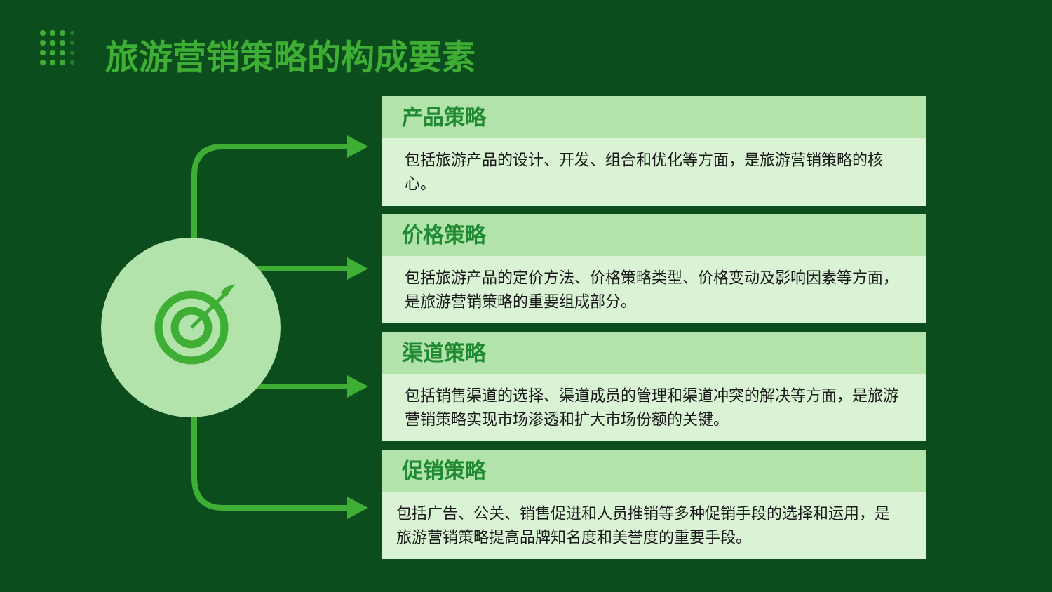旅游营销策略的构成要素
产品策略
包括旅游产品的设计、开发、组合和优化等方面，是旅游营销策略的核心。
价格策略
包括旅游产品的定价方法、价格策略类型、价格变动及影响因素等方面，是旅游营销策略的重要组成部分。
渠道策略
包括销售渠道的选择、渠道成员的管理和渠道冲突的解决等方面，是旅游营销策略实现市场渗透和扩大市场份额的关键。
促销策略
包括广告、公关、销售促进和人员推销等多种促销手段的选择和运用，是旅游营销策略提高品牌知名度和美誉度的重要手段。